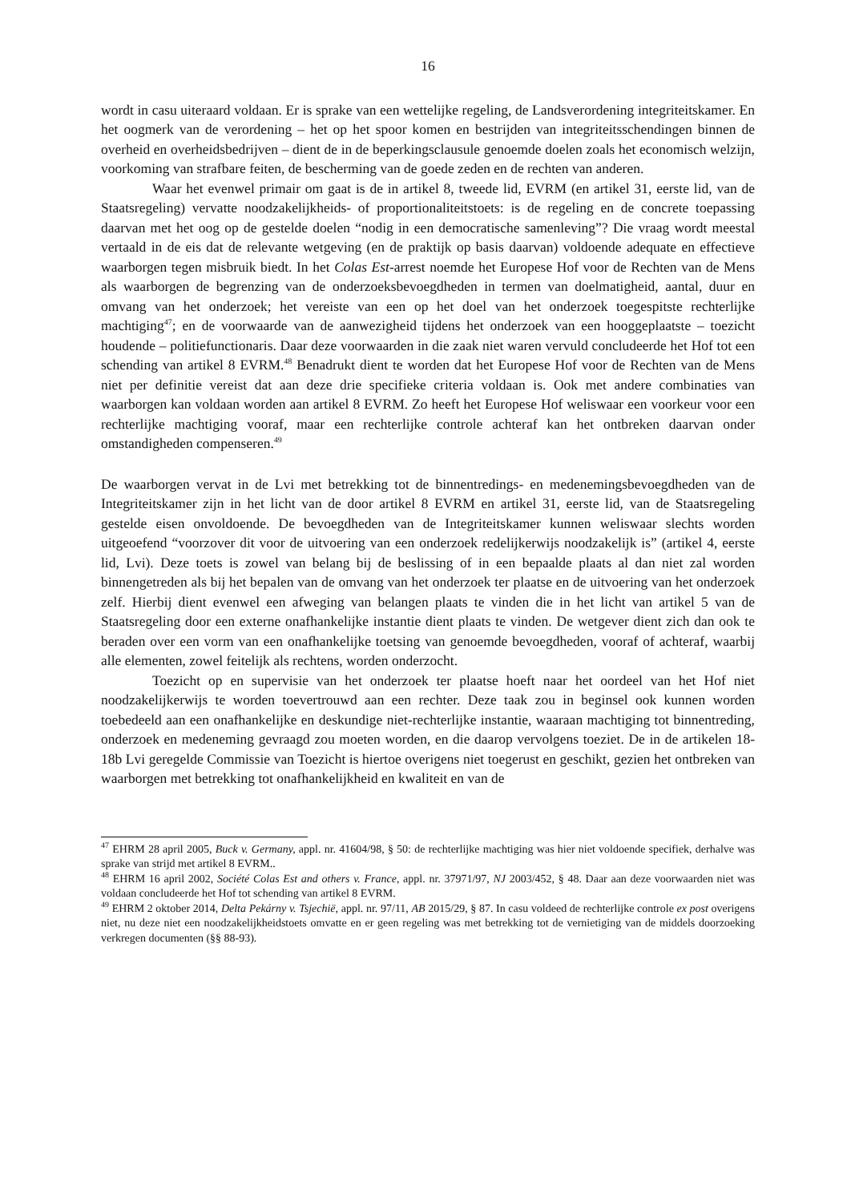16
wordt in casu uiteraard voldaan. Er is sprake van een wettelijke regeling, de Landsverordening integriteitskamer. En het oogmerk van de verordening – het op het spoor komen en bestrijden van integriteitsschendingen binnen de overheid en overheidsbedrijven – dient de in de beperkingsclausule genoemde doelen zoals het economisch welzijn, voorkoming van strafbare feiten, de bescherming van de goede zeden en de rechten van anderen.
Waar het evenwel primair om gaat is de in artikel 8, tweede lid, EVRM (en artikel 31, eerste lid, van de Staatsregeling) vervatte noodzakelijkheids- of proportionaliteitstoets: is de regeling en de concrete toepassing daarvan met het oog op de gestelde doelen “nodig in een democratische samenleving”? Die vraag wordt meestal vertaald in de eis dat de relevante wetgeving (en de praktijk op basis daarvan) voldoende adequate en effectieve waarborgen tegen misbruik biedt. In het Colas Est-arrest noemde het Europese Hof voor de Rechten van de Mens als waarborgen de begrenzing van de onderzoeksbevoegdheden in termen van doelmatigheid, aantal, duur en omvang van het onderzoek; het vereiste van een op het doel van het onderzoek toegespitste rechterlijke machtiging<sup>47</sup>; en de voorwaarde van de aanwezigheid tijdens het onderzoek van een hooggeplaatste – toezicht houdende – politiefunctionaris. Daar deze voorwaarden in die zaak niet waren vervuld concludeerde het Hof tot een schending van artikel 8 EVRM.<sup>48</sup> Benadrukt dient te worden dat het Europese Hof voor de Rechten van de Mens niet per definitie vereist dat aan deze drie specifieke criteria voldaan is. Ook met andere combinaties van waarborgen kan voldaan worden aan artikel 8 EVRM. Zo heeft het Europese Hof weliswaar een voorkeur voor een rechterlijke machtiging vooraf, maar een rechterlijke controle achteraf kan het ontbreken daarvan onder omstandigheden compenseren.<sup>49</sup>
De waarborgen vervat in de Lvi met betrekking tot de binnentredings- en medenemingsbevoegdheden van de Integriteitskamer zijn in het licht van de door artikel 8 EVRM en artikel 31, eerste lid, van de Staatsregeling gestelde eisen onvoldoende. De bevoegdheden van de Integriteitskamer kunnen weliswaar slechts worden uitgeoefend “voorzover dit voor de uitvoering van een onderzoek redelijkerwijs noodzakelijk is” (artikel 4, eerste lid, Lvi). Deze toets is zowel van belang bij de beslissing of in een bepaalde plaats al dan niet zal worden binnengetreden als bij het bepalen van de omvang van het onderzoek ter plaatse en de uitvoering van het onderzoek zelf. Hierbij dient evenwel een afweging van belangen plaats te vinden die in het licht van artikel 5 van de Staatsregeling door een externe onafhankelijke instantie dient plaats te vinden. De wetgever dient zich dan ook te beraden over een vorm van een onafhankelijke toetsing van genoemde bevoegdheden, vooraf of achteraf, waarbij alle elementen, zowel feitelijk als rechtens, worden onderzocht.
Toezicht op en supervisie van het onderzoek ter plaatse hoeft naar het oordeel van het Hof niet noodzakelijkerwijs te worden toevertrouwd aan een rechter. Deze taak zou in beginsel ook kunnen worden toebedeeld aan een onafhankelijke en deskundige niet-rechterlijke instantie, waaraan machtiging tot binnentreding, onderzoek en medeneming gevraagd zou moeten worden, en die daarop vervolgens toeziet. De in de artikelen 18-18b Lvi geregelde Commissie van Toezicht is hiertoe overigens niet toegerust en geschikt, gezien het ontbreken van waarborgen met betrekking tot onafhankelijkheid en kwaliteit en van de
<sup>47</sup> EHRM 28 april 2005, Buck v. Germany, appl. nr. 41604/98, § 50: de rechterlijke machtiging was hier niet voldoende specifiek, derhalve was sprake van strijd met artikel 8 EVRM..
<sup>48</sup> EHRM 16 april 2002, Société Colas Est and others v. France, appl. nr. 37971/97, NJ 2003/452, § 48. Daar aan deze voorwaarden niet was voldaan concludeerde het Hof tot schending van artikel 8 EVRM.
<sup>49</sup> EHRM 2 oktober 2014, Delta Pekárny v. Tsjechië, appl. nr. 97/11, AB 2015/29, § 87. In casu voldeed de rechterlijke controle ex post overigens niet, nu deze niet een noodzakelijkheidstoets omvatte en er geen regeling was met betrekking tot de vernietiging van de middels doorzoeking verkregen documenten (§§ 88-93).